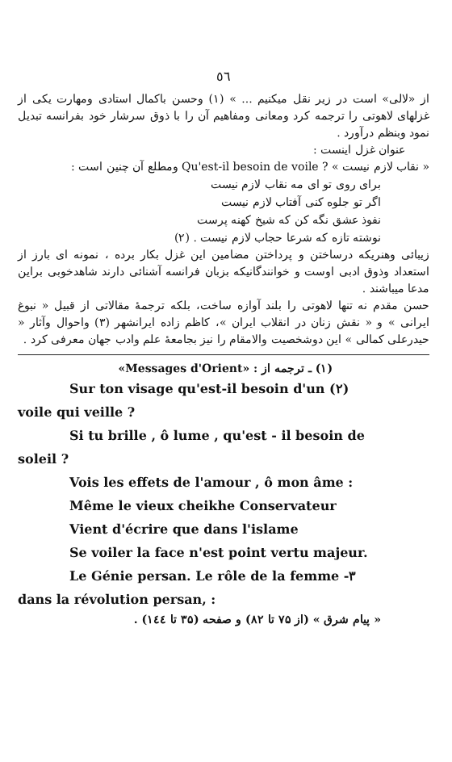٥٦
از «لالی» است در زیر نقل میکنیم ... » (۱) وحسن باکمال استادی ومهارت یکی از غزلهای لاهوتی را ترجمه کرد ومعانی ومفاهیم آن را با ذوق سرشار خود بفرانسه تبدیل نمود وبنظم درآورد .
عنوان غزل اینست :
« نقاب لازم نیست » Qu'est-il besoin de voile ? ومطلع آن چنین است :
برای روی تو ای مه نقاب لازم نیست
اگر تو جلوه کنی آفتاب لازم نیست
نفوذ عشق نگه کن که شیخ کهنه پرست
نوشته تازه که شرعا حجاب لازم نیست . (۲)
زیبائی وهنریکه درساختن و پرداختن مضامین این غزل بکار برده ، نمونه ای بارز از استعداد وذوق ادبی اوست و خوانندگانیکه بزبان فرانسه آشنائی دارند شاهدخوبی براین مدعا میباشند .
حسن مقدم نه تنها لاهوتی را بلند آوازه ساخت، بلکه ترجمهٔ مقالاتی از قبیل « نبوغ ایرانی » و « نقش زنان در انقلاب ایران »، کاظم زاده ایرانشهر (۳) واحوال وآثار « حیدرعلی کمالی » این دوشخصیت والامقام را نیز بجامعهٔ علم وادب جهان معرفی کرد .
(۱) ـ ترجمه از : «Messages d'Orient»
Sur ton visage qu'est-il besoin d'un (۲)
voile qui veille ?
Si tu brille , ô lume , qu'est - il besoin de
soleil ?
Vois les effets de l'amour , ô mon âme :
Même le vieux cheikhe Conservateur
Vient d'écrire que dans l'islame
Se voiler la face n'est point vertu majeur.
Le Génie persan. Le rôle de la femme -۳
dans la révolution persan, :
« پیام شرق » (از ۷۵ تا ۸۲) و صفحه (۳۵ تا ۱٤٤) .